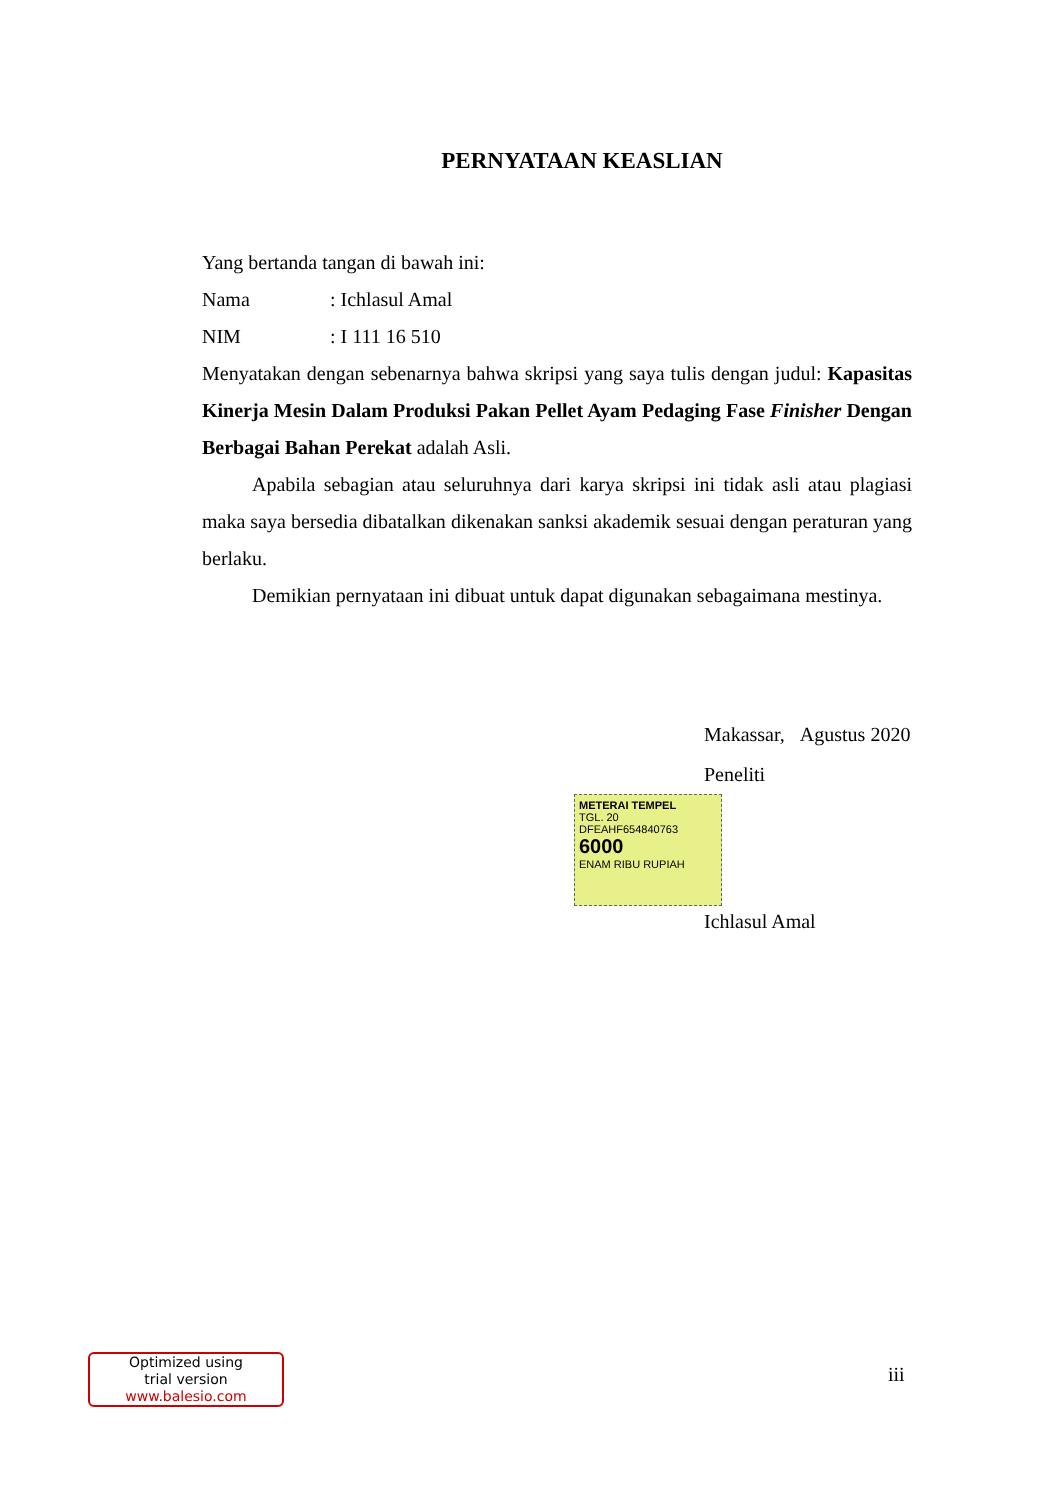PERNYATAAN KEASLIAN
Yang bertanda tangan di bawah ini:
Nama: Ichlasul Amal
NIM: I 111 16 510
Menyatakan dengan sebenarnya bahwa skripsi yang saya tulis dengan judul: Kapasitas Kinerja Mesin Dalam Produksi Pakan Pellet Ayam Pedaging Fase Finisher Dengan Berbagai Bahan Perekat adalah Asli.
Apabila sebagian atau seluruhnya dari karya skripsi ini tidak asli atau plagiasi maka saya bersedia dibatalkan dikenakan sanksi akademik sesuai dengan peraturan yang berlaku.
Demikian pernyataan ini dibuat untuk dapat digunakan sebagaimana mestinya.
Makassar, Agustus 2020
Peneliti
METERAI TEMPEL
TGL. 20
DFEAHF654840763
6000
ENAM RIBU RUPIAH
Ichlasul Amal
iii
Optimized using
trial version
www.balesio.com